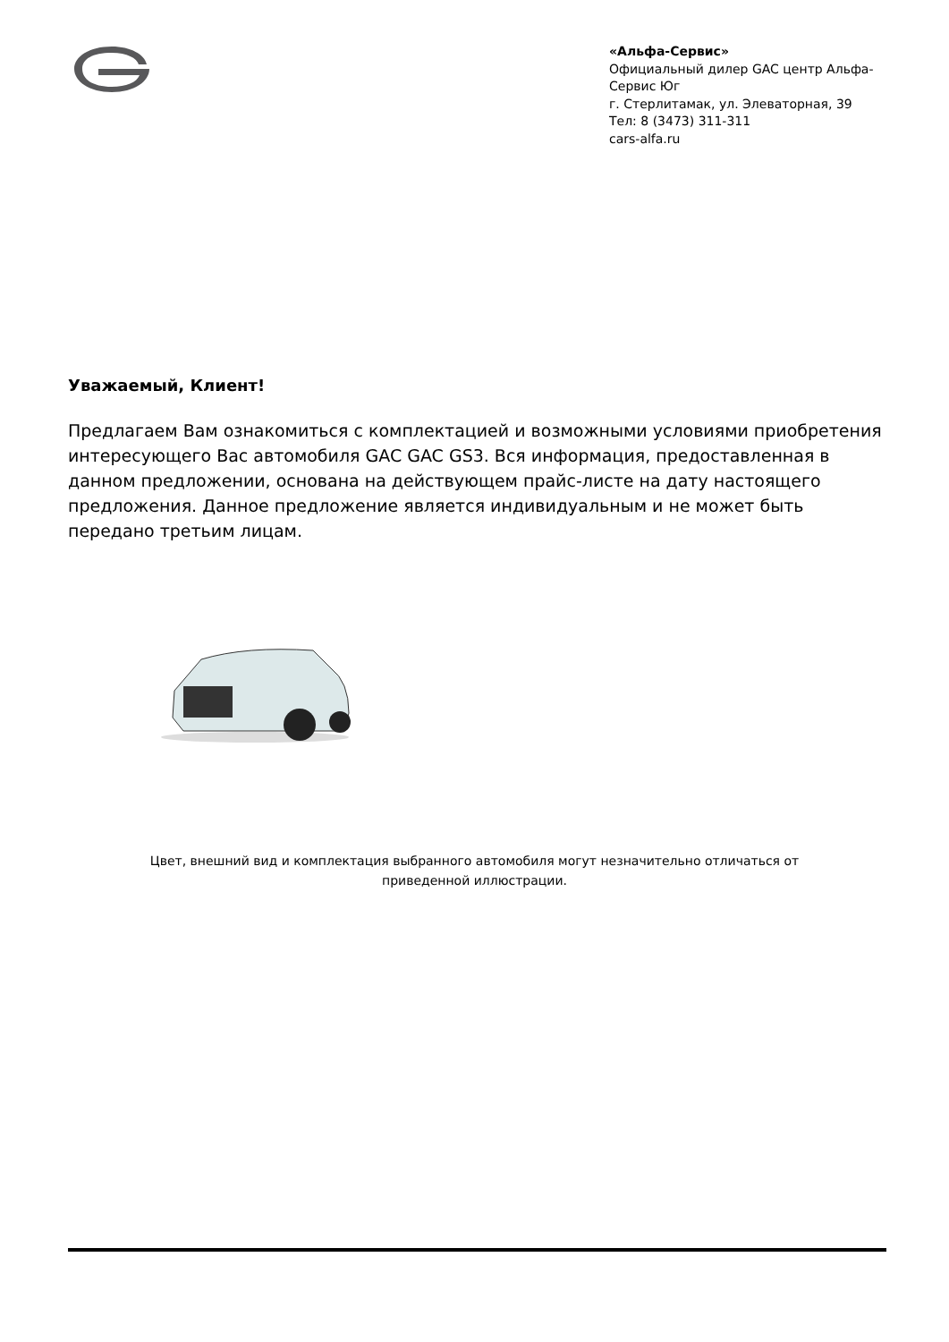«Альфа-Сервис»
Официальный дилер GAC центр Альфа-Сервис Юг
г. Стерлитамак, ул. Элеваторная, 39
Тел: 8 (3473) 311-311
cars-alfa.ru
Уважаемый, Клиент!
Предлагаем Вам ознакомиться с комплектацией и возможными условиями приобретения интересующего Вас автомобиля GAC GAC GS3. Вся информация, предоставленная в данном предложении, основана на действующем прайс-листе на дату настоящего предложения. Данное предложение является индивидуальным и не может быть передано третьим лицам.
Цвет, внешний вид и комплектация выбранного автомобиля могут незначительно отличаться от приведенной иллюстрации.